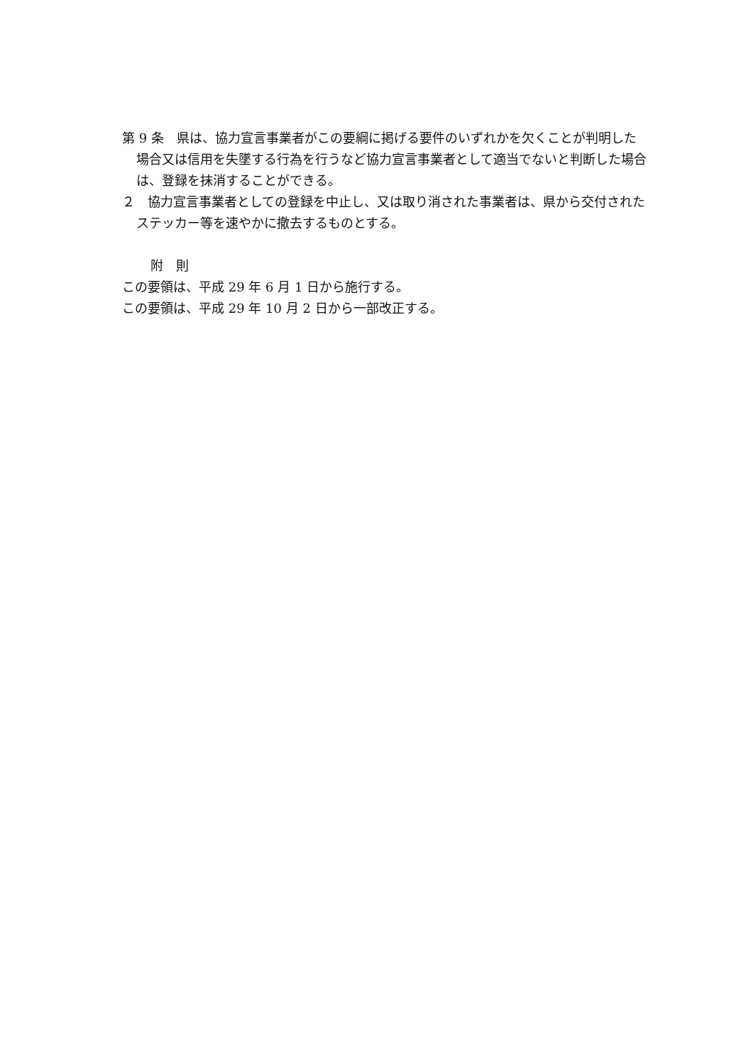第 9 条　県は、協力宣言事業者がこの要綱に掲げる要件のいずれかを欠くことが判明した場合又は信用を失墜する行為を行うなど協力宣言事業者として適当でないと判断した場合は、登録を抹消することができる。
２　協力宣言事業者としての登録を中止し、又は取り消された事業者は、県から交付されたステッカー等を速やかに撤去するものとする。
附　則
この要領は、平成 29 年 6 月 1 日から施行する。
この要領は、平成 29 年 10 月 2 日から一部改正する。